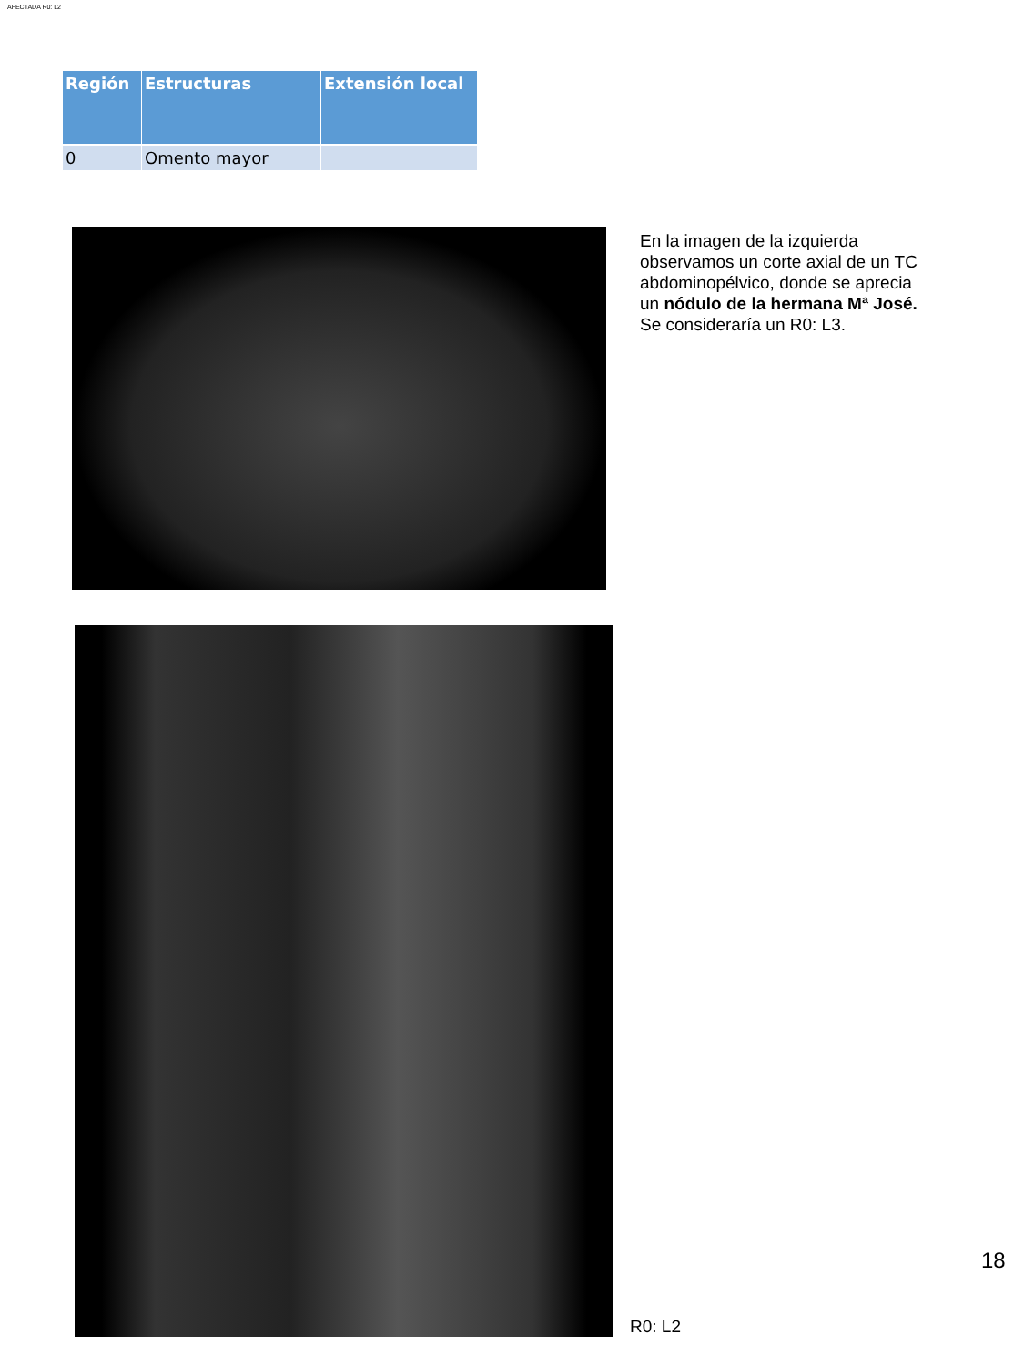AFECTADA R0: L2
| Región | Estructuras | Extensión local |
| --- | --- | --- |
| 0 | Omento mayor | |
En la imagen de la izquierda observamos un corte axial de un TC abdominopélvico, donde se aprecia un nódulo de la hermana Mª José.
Se consideraría un R0: L3.
R0: L2
18